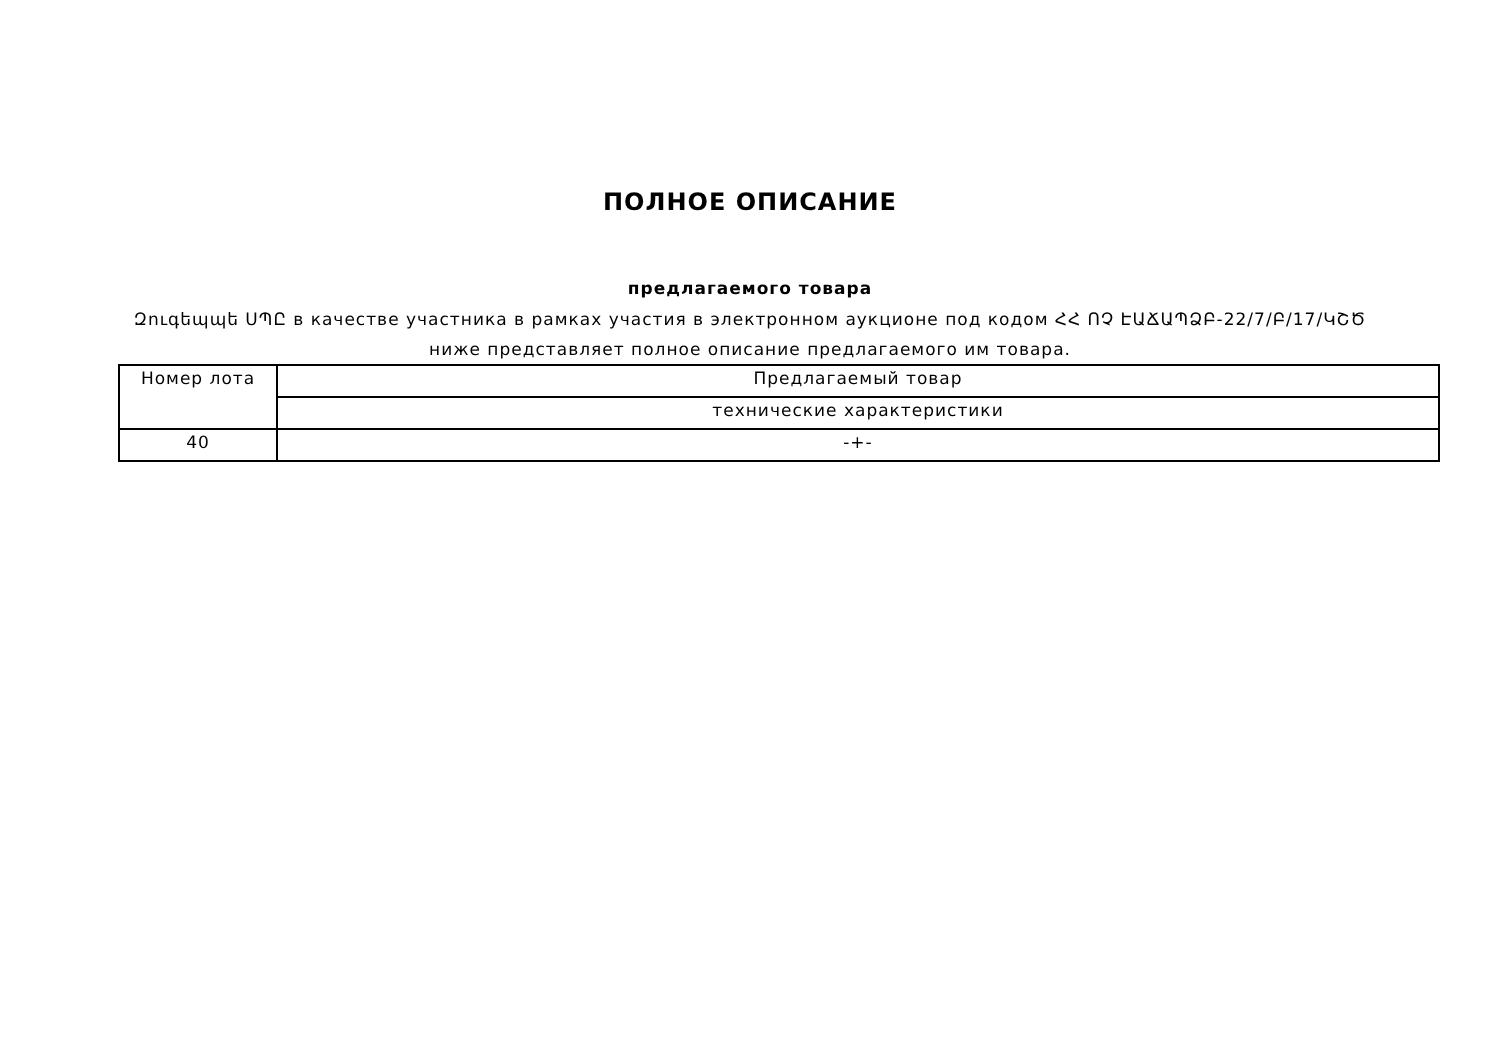ПОЛНОЕ ОПИСАНИЕ
предлагаемого товара
Զուգեպպե ՍՊԸ в качестве участника в рамках участия в электронном аукционе под кодом ՀՀ ՈՉ ԷԱՃԱՊՁԲ-22/7/Բ/17/ԿՇԾ ниже представляет полное описание предлагаемого им товара.
| Номер лота | Предлагаемый товар |
| | технические характеристики |
| 40 | -+- |